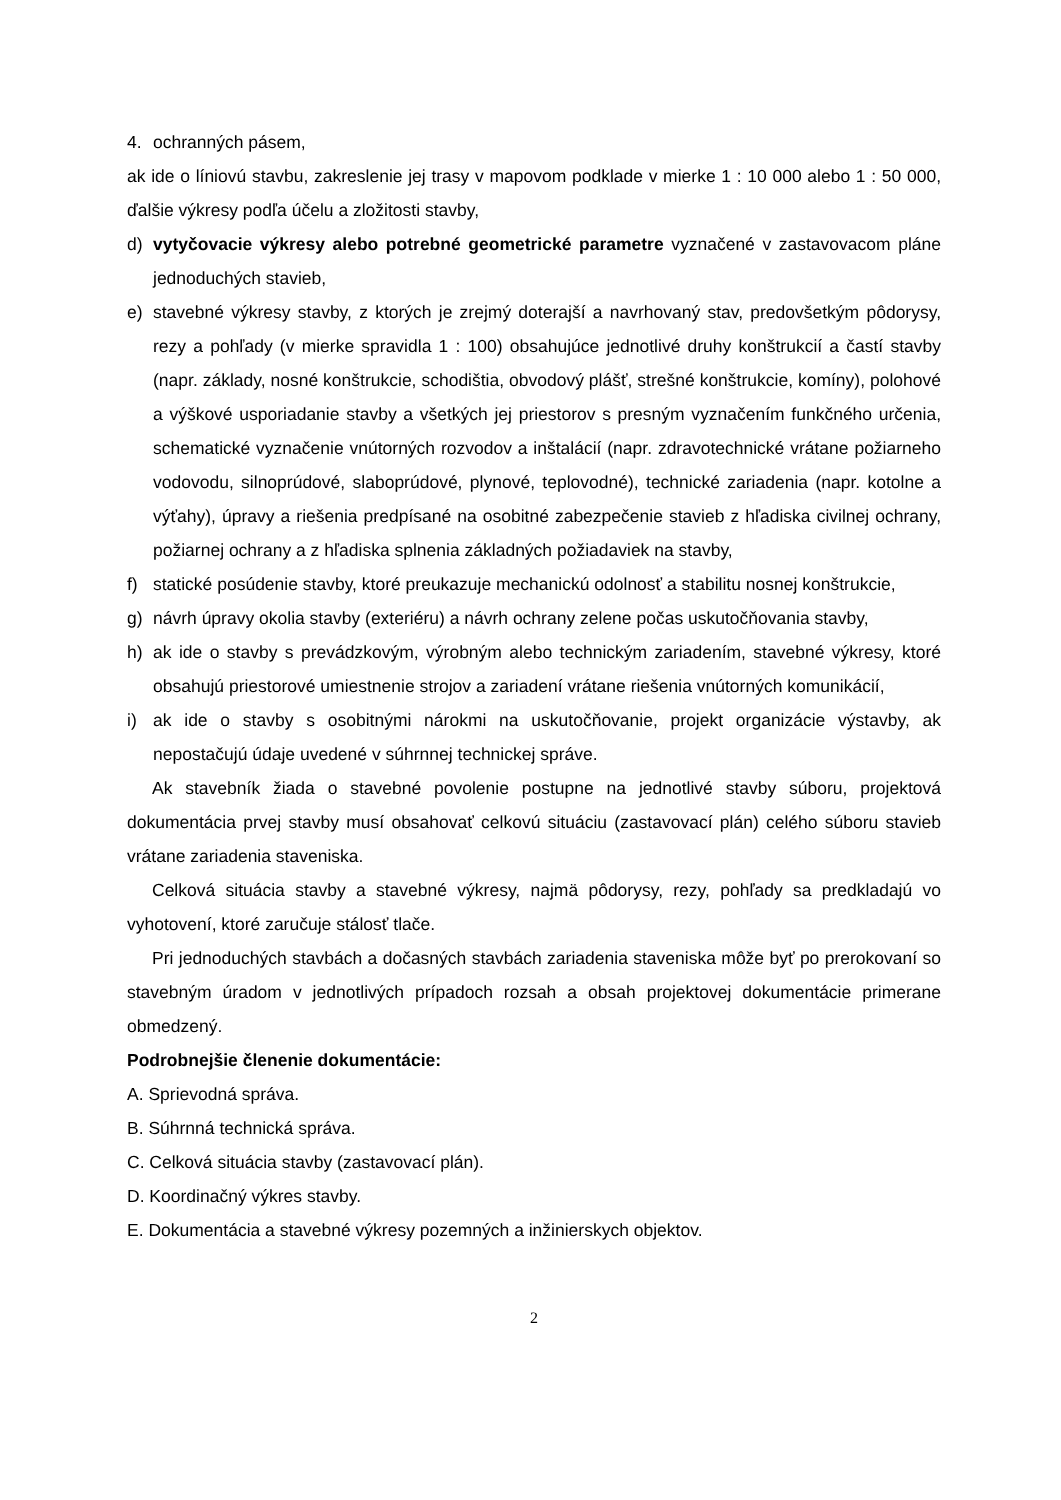4. ochranných pásem,
ak ide o líniovú stavbu, zakreslenie jej trasy v mapovom podklade v mierke 1 : 10 000 alebo 1 : 50 000, ďalšie výkresy podľa účelu a zložitosti stavby,
d) vytyčovacie výkresy alebo potrebné geometrické parametre vyznačené v zastavovacom pláne jednoduchých stavieb,
e) stavebné výkresy stavby, z ktorých je zrejmý doterajší a navrhovaný stav, predovšetkým pôdorysy, rezy a pohľady (v mierke spravidla 1 : 100) obsahujúce jednotlivé druhy konštrukcií a častí stavby (napr. základy, nosné konštrukcie, schodištia, obvodový plášť, strešné konštrukcie, komíny), polohové a výškové usporiadanie stavby a všetkých jej priestorov s presným vyznačením funkčného určenia, schematické vyznačenie vnútorných rozvodov a inštalácií (napr. zdravotechnické vrátane požiarneho vodovodu, silnoprúdové, slaboprúdové, plynové, teplovodné), technické zariadenia (napr. kotolne a výťahy), úpravy a riešenia predpísané na osobitné zabezpečenie stavieb z hľadiska civilnej ochrany, požiarnej ochrany a z hľadiska splnenia základných požiadaviek na stavby,
f) statické posúdenie stavby, ktoré preukazuje mechanickú odolnosť a stabilitu nosnej konštrukcie,
g) návrh úpravy okolia stavby (exteriéru) a návrh ochrany zelene počas uskutočňovania stavby,
h) ak ide o stavby s prevádzkovým, výrobným alebo technickým zariadením, stavebné výkresy, ktoré obsahujú priestorové umiestnenie strojov a zariadení vrátane riešenia vnútorných komunikácií,
i) ak ide o stavby s osobitnými nárokmi na uskutočňovanie, projekt organizácie výstavby, ak nepostačujú údaje uvedené v súhrnnej technickej správe.
Ak stavebník žiada o stavebné povolenie postupne na jednotlivé stavby súboru, projektová dokumentácia prvej stavby musí obsahovať celkovú situáciu (zastavovací plán) celého súboru stavieb vrátane zariadenia staveniska.
Celková situácia stavby a stavebné výkresy, najmä pôdorysy, rezy, pohľady sa predkladajú vo vyhotovení, ktoré zaručuje stálosť tlače.
Pri jednoduchých stavbách a dočasných stavbách zariadenia staveniska môže byť po prerokovaní so stavebným úradom v jednotlivých prípadoch rozsah a obsah projektovej dokumentácie primerane obmedzený.
Podrobnejšie členenie dokumentácie:
A. Sprievodná správa.
B. Súhrnná technická správa.
C. Celková situácia stavby (zastavovací plán).
D. Koordinačný výkres stavby.
E. Dokumentácia a stavebné výkresy pozemných a inžinierskych objektov.
2